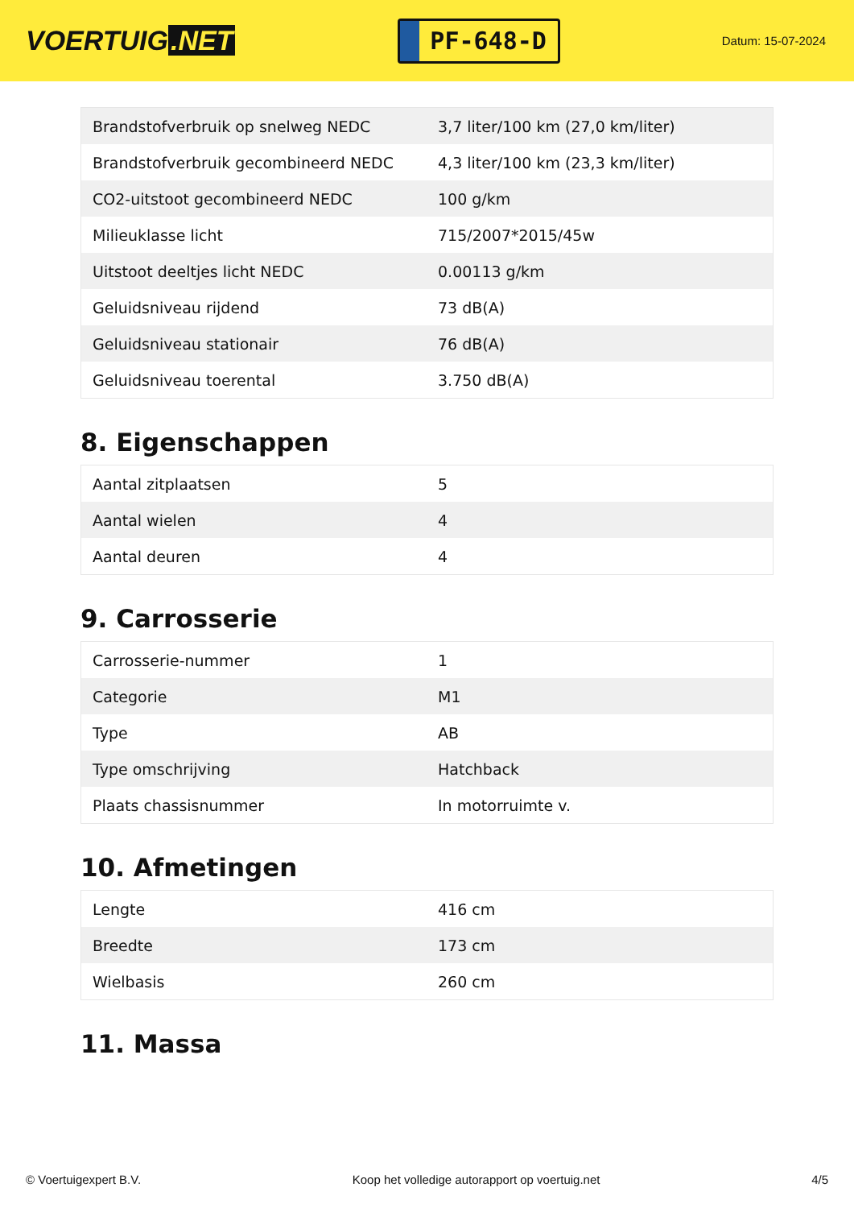VOERTUIG.NET
PF-648-D
Datum: 15-07-2024
| Brandstofverbruik op snelweg NEDC | 3,7 liter/100 km (27,0 km/liter) |
| Brandstofverbruik gecombineerd NEDC | 4,3 liter/100 km (23,3 km/liter) |
| CO2-uitstoot gecombineerd NEDC | 100 g/km |
| Milieuklasse licht | 715/2007*2015/45w |
| Uitstoot deeltjes licht NEDC | 0.00113 g/km |
| Geluidsniveau rijdend | 73 dB(A) |
| Geluidsniveau stationair | 76 dB(A) |
| Geluidsniveau toerental | 3.750 dB(A) |
8. Eigenschappen
| Aantal zitplaatsen | 5 |
| Aantal wielen | 4 |
| Aantal deuren | 4 |
9. Carrosserie
| Carrosserie-nummer | 1 |
| Categorie | M1 |
| Type | AB |
| Type omschrijving | Hatchback |
| Plaats chassisnummer | In motorruimte v. |
10. Afmetingen
| Lengte | 416 cm |
| Breedte | 173 cm |
| Wielbasis | 260 cm |
11. Massa
© Voertuigexpert B.V. Koop het volledige autorapport op voertuig.net 4/5